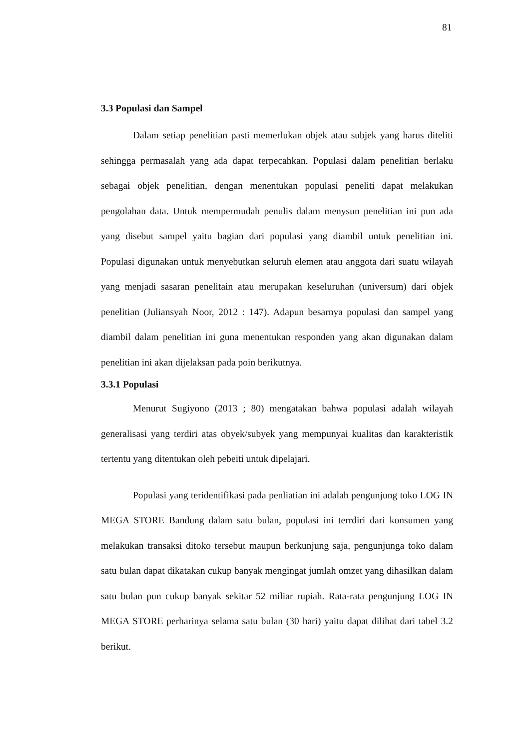81
3.3 Populasi dan Sampel
Dalam setiap penelitian pasti memerlukan objek atau subjek yang harus diteliti sehingga permasalah yang ada dapat terpecahkan. Populasi dalam penelitian berlaku sebagai objek penelitian, dengan menentukan populasi peneliti dapat melakukan pengolahan data. Untuk mempermudah penulis dalam menysun penelitian ini pun ada yang disebut sampel yaitu bagian dari populasi yang diambil untuk penelitian ini. Populasi digunakan untuk menyebutkan seluruh elemen atau anggota dari suatu wilayah yang menjadi sasaran penelitain atau merupakan keseluruhan (universum) dari objek penelitian (Juliansyah Noor, 2012 : 147). Adapun besarnya populasi dan sampel yang diambil dalam penelitian ini guna menentukan responden yang akan digunakan dalam penelitian ini akan dijelaksan pada poin berikutnya.
3.3.1 Populasi
Menurut Sugiyono (2013 ; 80) mengatakan bahwa populasi adalah wilayah generalisasi yang terdiri atas obyek/subyek yang mempunyai kualitas dan karakteristik tertentu yang ditentukan oleh pebeiti untuk dipelajari.
Populasi yang teridentifikasi pada penliatian ini adalah pengunjung toko LOG IN MEGA STORE Bandung dalam satu bulan, populasi ini terrdiri dari konsumen yang melakukan transaksi ditoko tersebut maupun berkunjung saja, pengunjunga toko dalam satu bulan dapat dikatakan cukup banyak mengingat jumlah omzet yang dihasilkan dalam satu bulan pun cukup banyak sekitar 52 miliar rupiah. Rata-rata pengunjung LOG IN MEGA STORE perharinya selama satu bulan (30 hari) yaitu dapat dilihat dari tabel 3.2 berikut.